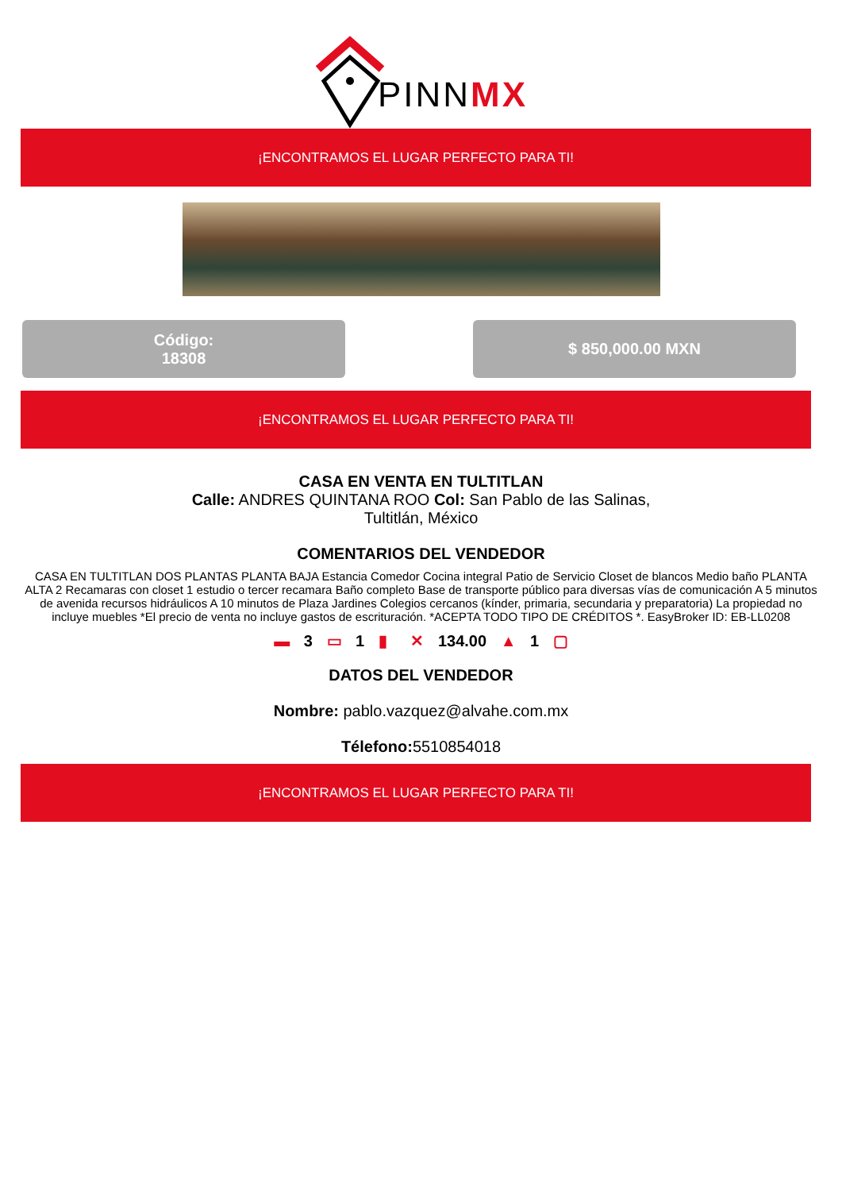PINNMX
¡ENCONTRAMOS EL LUGAR PERFECTO PARA TI!
Código:
18308
$ 850,000.00 MXN
¡ENCONTRAMOS EL LUGAR PERFECTO PARA TI!
CASA EN VENTA EN TULTITLAN
Calle: ANDRES QUINTANA ROO Col: San Pablo de las Salinas,
Tultitlán, México
COMENTARIOS DEL VENDEDOR
CASA EN TULTITLAN DOS PLANTAS PLANTA BAJA Estancia Comedor Cocina integral Patio de Servicio Closet de blancos Medio baño PLANTA ALTA 2 Recamaras con closet 1 estudio o tercer recamara Baño completo Base de transporte público para diversas vías de comunicación A 5 minutos de avenida recursos hidráulicos A 10 minutos de Plaza Jardines Colegios cercanos (kínder, primaria, secundaria y preparatoria) La propiedad no incluye muebles *El precio de venta no incluye gastos de escrituración. *ACEPTA TODO TIPO DE CRÉDITOS *. EasyBroker ID: EB-LL0208
▬ 3 ▭ 1 ▮ ✕ 134.00 ▲ 1 ▢
DATOS DEL VENDEDOR
Nombre: pablo.vazquez@alvahe.com.mx
Télefono: 5510854018
¡ENCONTRAMOS EL LUGAR PERFECTO PARA TI!